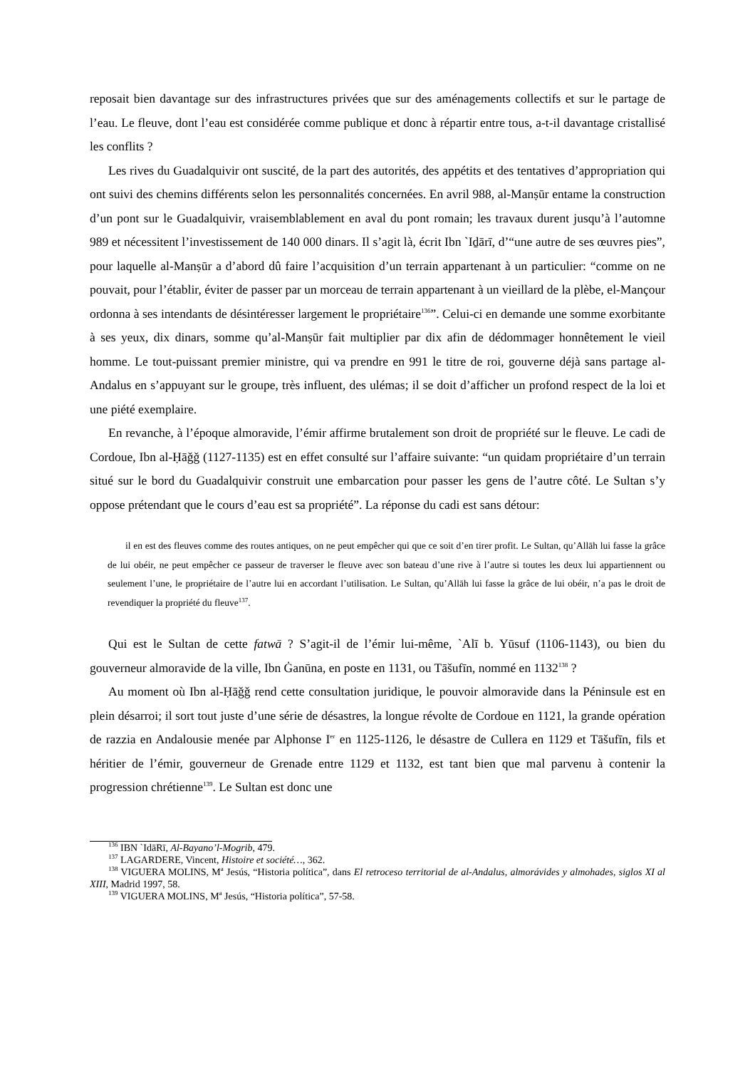reposait bien davantage sur des infrastructures privées que sur des aménagements collectifs et sur le partage de l’eau. Le fleuve, dont l’eau est considérée comme publique et donc à répartir entre tous, a-t-il davantage cristallisé les conflits ?
Les rives du Guadalquivir ont suscité, de la part des autorités, des appétits et des tentatives d’appropriation qui ont suivi des chemins différents selon les personnalités concernées. En avril 988, al-Manṣūr entame la construction d’un pont sur le Guadalquivir, vraisemblablement en aval du pont romain; les travaux durent jusqu’à l’automne 989 et nécessitent l’investissement de 140 000 dinars. Il s’agit là, écrit Ibn `Iḏārī, d’“une autre de ses œuvres pies”, pour laquelle al-Manṣūr a d’abord dû faire l’acquisition d’un terrain appartenant à un particulier: “comme on ne pouvait, pour l’établir, éviter de passer par un morceau de terrain appartenant à un vieillard de la plèbe, el-Mançour ordonna à ses intendants de désintéresser largement le propriétaire<sup>136</sup>”. Celui-ci en demande une somme exorbitante à ses yeux, dix dinars, somme qu’al-Manṣūr fait multiplier par dix afin de dédommager honnêtement le vieil homme. Le tout-puissant premier ministre, qui va prendre en 991 le titre de roi, gouverne déjà sans partage al-Andalus en s’appuyant sur le groupe, très influent, des ulémas; il se doit d’afficher un profond respect de la loi et une piété exemplaire.
En revanche, à l’époque almoravide, l’émir affirme brutalement son droit de propriété sur le fleuve. Le cadi de Cordoue, Ibn al-Ḥāǧǧ (1127-1135) est en effet consulté sur l’affaire suivante: “un quidam propriétaire d’un terrain situé sur le bord du Guadalquivir construit une embarcation pour passer les gens de l’autre côté. Le Sultan s’y oppose prétendant que le cours d’eau est sa propriété”. La réponse du cadi est sans détour:
il en est des fleuves comme des routes antiques, on ne peut empêcher qui que ce soit d’en tirer profit. Le Sultan, qu’Allāh lui fasse la grâce de lui obéir, ne peut empêcher ce passeur de traverser le fleuve avec son bateau d’une rive à l’autre si toutes les deux lui appartiennent ou seulement l’une, le propriétaire de l’autre lui en accordant l’utilisation. Le Sultan, qu’Allāh lui fasse la grâce de lui obéir, n’a pas le droit de revendiquer la propriété du fleuve<sup>137</sup>.
Qui est le Sultan de cette fatwā ? S’agit-il de l’émir lui-même, `Alī b. Yūsuf (1106-1143), ou bien du gouverneur almoravide de la ville, Ibn Ġanūna, en poste en 1131, ou Tāšufīn, nommé en 1132<sup>138</sup> ?
Au moment où Ibn al-Ḥāǧǧ rend cette consultation juridique, le pouvoir almoravide dans la Péninsule est en plein désarroi; il sort tout juste d’une série de désastres, la longue révolte de Cordoue en 1121, la grande opération de razzia en Andalousie menée par Alphonse I<sup>er</sup> en 1125-1126, le désastre de Cullera en 1129 et Tāšufīn, fils et héritier de l’émir, gouverneur de Grenade entre 1129 et 1132, est tant bien que mal parvenu à contenir la progression chrétienne<sup>139</sup>. Le Sultan est donc une
<sup>136</sup> IBN `IdāRī, Al-Bayano’l-Mogrib, 479.
<sup>137</sup> LAGARDERE, Vincent, Histoire et société…, 362.
<sup>138</sup> VIGUERA MOLINS, M<sup>a</sup> Jesús, “Historia política”, dans El retroceso territorial de al-Andalus, almorávides y almohades, siglos XI al XIII, Madrid 1997, 58.
<sup>139</sup> VIGUERA MOLINS, M<sup>a</sup> Jesús, “Historia política”, 57-58.